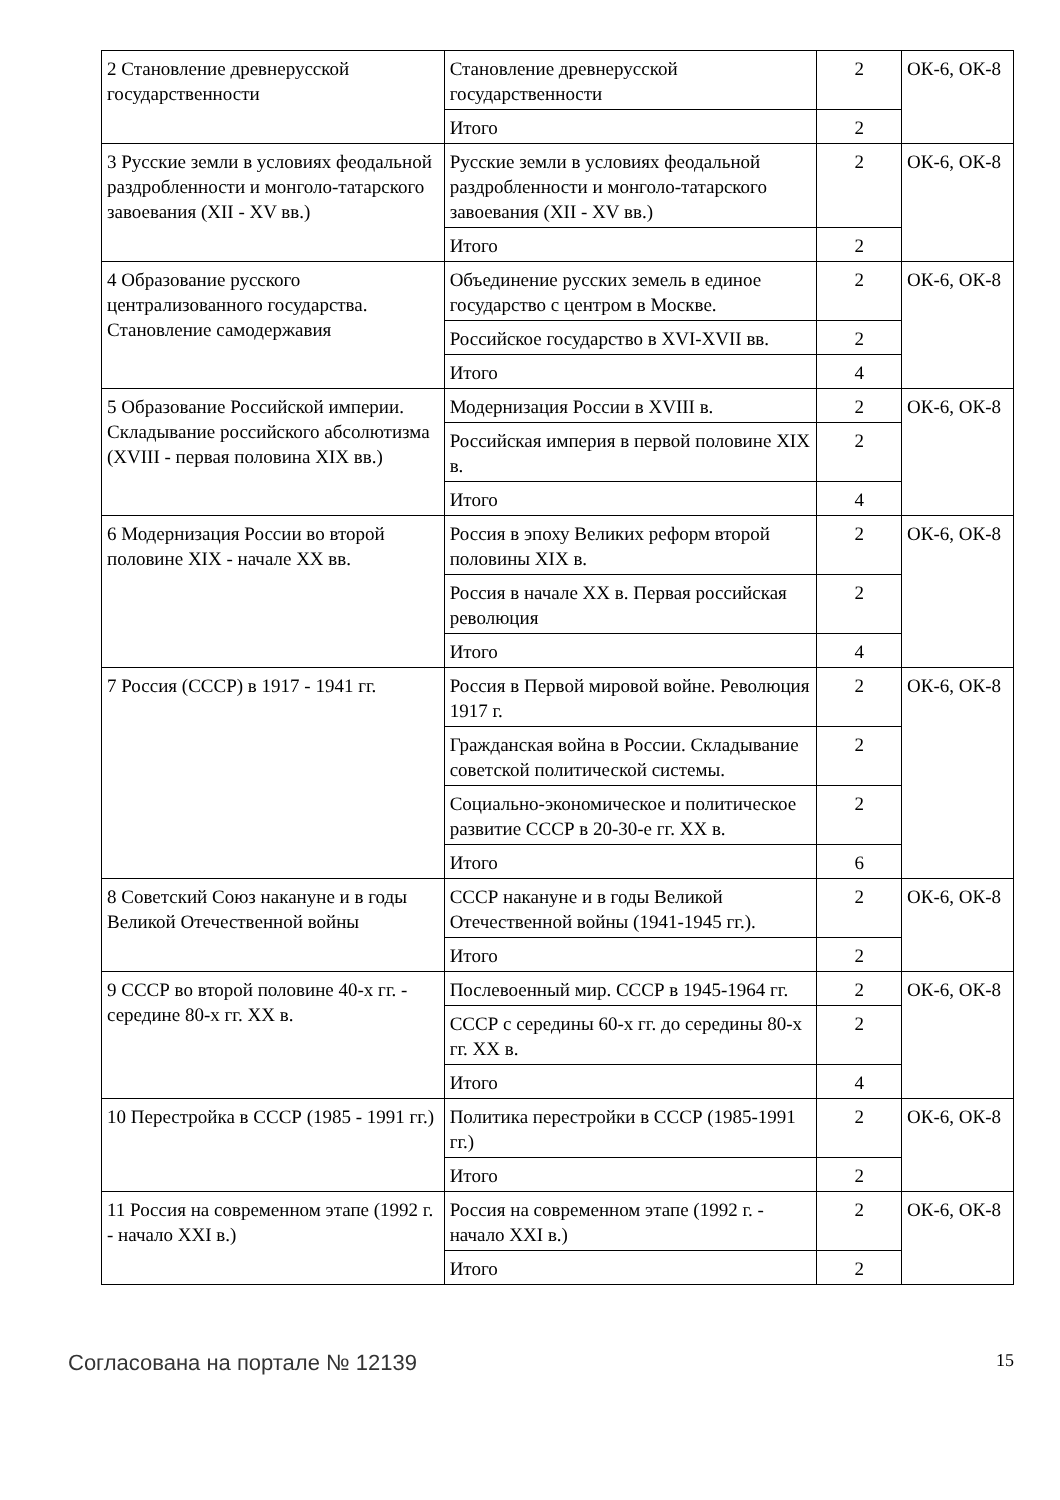| 2 Становление древнерусской государственности | Становление древнерусской государственности | 2 | ОК-6, ОК-8 |
| | Итого | 2 | |
| 3 Русские земли в условиях феодальной раздробленности и монголо-татарского завоевания (XII - XV вв.) | Русские земли в условиях феодальной раздробленности и монголо-татарского завоевания (XII - XV вв.) | 2 | ОК-6, ОК-8 |
| | Итого | 2 | |
| 4 Образование русского централизованного государства. Становление самодержавия | Объединение русских земель в единое государство с центром в Москве. | 2 | ОК-6, ОК-8 |
| | Российское государство в XVI-XVII вв. | 2 | |
| | Итого | 4 | |
| 5 Образование Российской империи. Складывание российского абсолютизма (XVIII - первая половина XIX вв.) | Модернизация России в XVIII в. | 2 | ОК-6, ОК-8 |
| | Российская империя в первой половине XIX в. | 2 | |
| | Итого | 4 | |
| 6 Модернизация России во второй половине XIX - начале XX вв. | Россия в эпоху Великих реформ второй половины XIX в. | 2 | ОК-6, ОК-8 |
| | Россия в начале XX в. Первая российская революция | 2 | |
| | Итого | 4 | |
| 7 Россия (СССР) в 1917 - 1941 гг. | Россия в Первой мировой войне. Революция 1917 г. | 2 | ОК-6, ОК-8 |
| | Гражданская война в России. Складывание советской политической системы. | 2 | |
| | Социально-экономическое и политическое развитие СССР в 20-30-е гг. XX в. | 2 | |
| | Итого | 6 | |
| 8 Советский Союз накануне и в годы Великой Отечественной войны | СССР накануне и в годы Великой Отечественной войны (1941-1945 гг.). | 2 | ОК-6, ОК-8 |
| | Итого | 2 | |
| 9 СССР во второй половине 40-х гг. - середине 80-х гг. XX в. | Послевоенный мир. СССР в 1945-1964 гг. | 2 | ОК-6, ОК-8 |
| | СССР с середины 60-х гг. до середины 80-х гг. XX в. | 2 | |
| | Итого | 4 | |
| 10 Перестройка в СССР (1985 - 1991 гг.) | Политика перестройки в СССР (1985-1991 гг.) | 2 | ОК-6, ОК-8 |
| | Итого | 2 | |
| 11 Россия на современном этапе (1992 г. - начало XXI в.) | Россия на современном этапе (1992 г. - начало XXI в.) | 2 | ОК-6, ОК-8 |
| | Итого | 2 | |
Согласована на портале № 12139 15